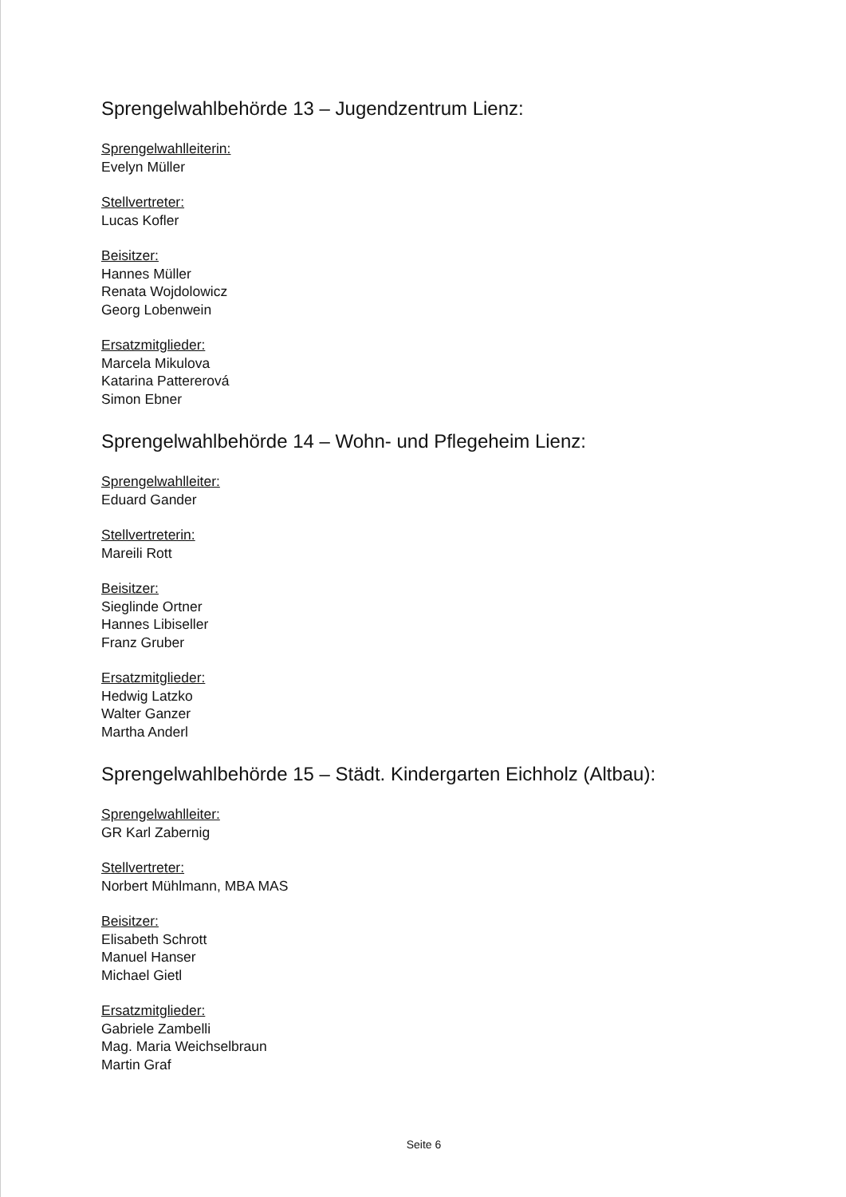Sprengelwahlbehörde 13 – Jugendzentrum Lienz:
Sprengelwahlleiterin:
Evelyn Müller
Stellvertreter:
Lucas Kofler
Beisitzer:
Hannes Müller
Renata Wojdolowicz
Georg Lobenwein
Ersatzmitglieder:
Marcela Mikulova
Katarina Pattererová
Simon Ebner
Sprengelwahlbehörde 14 – Wohn- und Pflegeheim Lienz:
Sprengelwahlleiter:
Eduard Gander
Stellvertreterin:
Mareili Rott
Beisitzer:
Sieglinde Ortner
Hannes Libiseller
Franz Gruber
Ersatzmitglieder:
Hedwig Latzko
Walter Ganzer
Martha Anderl
Sprengelwahlbehörde 15 – Städt. Kindergarten Eichholz (Altbau):
Sprengelwahlleiter:
GR Karl Zabernig
Stellvertreter:
Norbert Mühlmann, MBA MAS
Beisitzer:
Elisabeth Schrott
Manuel Hanser
Michael Gietl
Ersatzmitglieder:
Gabriele Zambelli
Mag. Maria Weichselbraun
Martin Graf
Seite 6